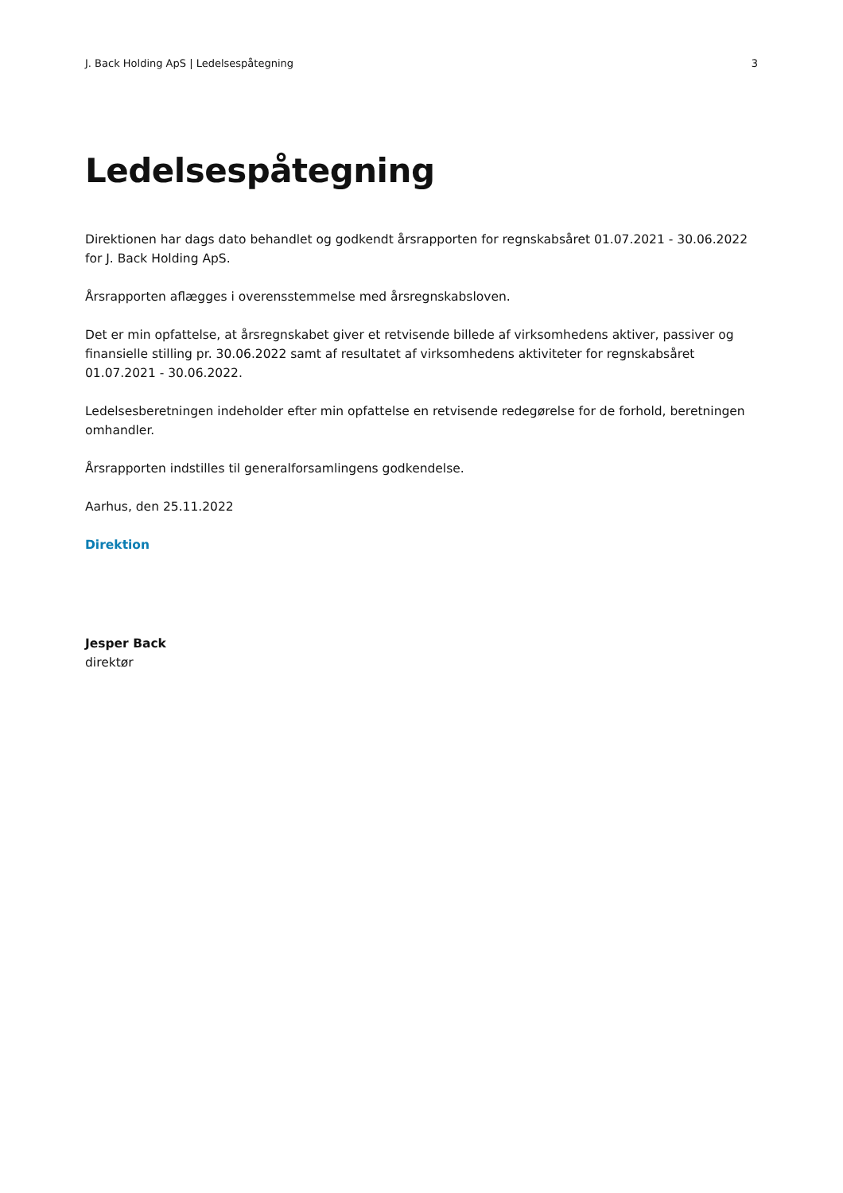J. Back Holding ApS | Ledelsespåtegning 3
Ledelsespåtegning
Direktionen har dags dato behandlet og godkendt årsrapporten for regnskabsåret 01.07.2021 - 30.06.2022 for J. Back Holding ApS.
Årsrapporten aflægges i overensstemmelse med årsregnskabsloven.
Det er min opfattelse, at årsregnskabet giver et retvisende billede af virksomhedens aktiver, passiver og finansielle stilling pr. 30.06.2022 samt af resultatet af virksomhedens aktiviteter for regnskabsåret 01.07.2021 - 30.06.2022.
Ledelsesberetningen indeholder efter min opfattelse en retvisende redegørelse for de forhold, beretningen omhandler.
Årsrapporten indstilles til generalforsamlingens godkendelse.
Aarhus, den 25.11.2022
Direktion
Jesper Back
direktør